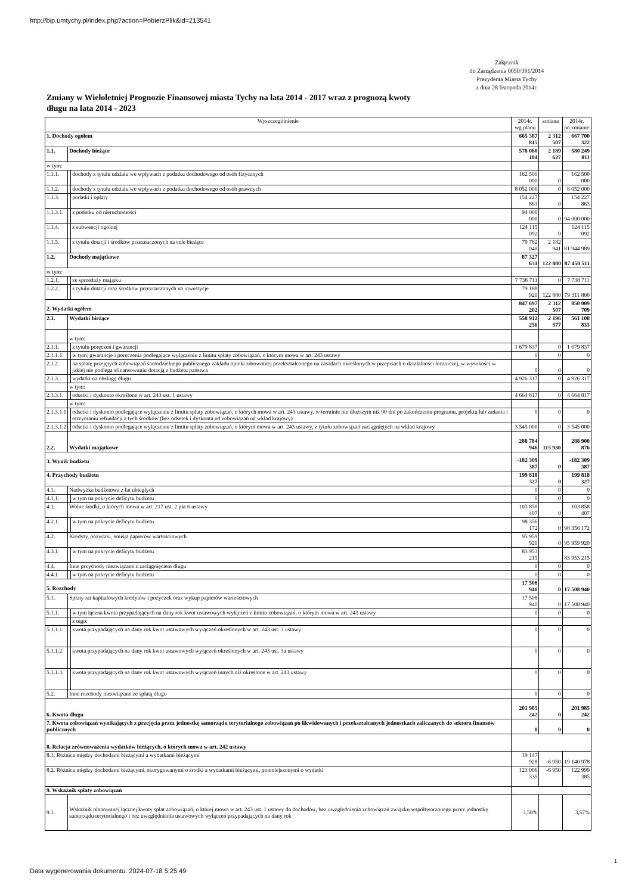http://bip.umtychy.pl/index.php?action=PobierzPlik&id=213541
Załącznik
do Zarządzenia 0050/391/2014
Prezydenta Miasta Tychy
z dnia 28 listopada 2014r.
Zmiany w Wieloletniej Prognozie Finansowej miasta Tychy na lata 2014 - 2017 wraz z prognozą kwoty długu na lata 2014 - 2023
| Wyszczególnienie | | | | 2014r. wg planu | zmiana | 2014r. po zmianie |
| --- | --- | --- | --- | --- | --- | --- |
| 1. Dochody ogółem | | | | 665 387 815 | 2 312 507 | 667 700 322 |
| 1.1. | Dochody bieżące | | | 578 060 184 | 2 189 627 | 580 249 811 |
| w tym: | | | | | | |
| 1.1.1. | | dochody z tytułu udziału we wpływach z podatku dochodowego od osób fizycznych | | 162 500 000 | 0 | 162 500 000 |
| 1.1.2. | | dochody z tytułu udziału we wpływach z podatku dochodowego od osób prawnych | | 8 052 000 | 0 | 8 052 000 |
| 1.1.3. | | podatki i opłaty | | 154 227 863 | 0 | 154 227 863 |
| 1.1.3.1. | | | z podatku od nieruchomości | 94 000 000 | 0 | 94 000 000 |
| 1.1.4. | | z subwencji ogólnej | | 124 115 092 | 0 | 124 115 092 |
| 1.1.5. | | z tytułu dotacji i środków przeznaczonych na cele bieżące | | 79 762 048 | 2 182 941 | 81 944 989 |
| 1.2. | Dochody majątkowe | | | 87 327 631 | 122 880 | 87 450 511 |
| w tym: | | | | | | |
| 1.2.1. | | ze sprzedaży majątku | | 7 738 711 | 0 | 7 738 711 |
| 1.2.2. | | z tytułu dotacji oraz środków przeznaczonych na inwestycje | | 79 188 920 | 122 880 | 79 311 800 |
| 2. Wydatki ogółem | | | | 847 697 202 | 2 312 507 | 850 009 709 |
| 2.1. | Wydatki bieżące | | | 558 912 256 | 2 196 577 | 561 108 833 |
| | w tym: | | | | | |
| 2.1.1. | | z tytułu poręczeń i gwarancji | | 1 679 837 | 0 | 1 679 837 |
| 2.1.1.1. | | | w tym: gwarancje i poręczenia podlegające wyłączeniu z limitu spłaty zobowiązań, o którym mowa w art. 243 ustawy | 0 | 0 | 0 |
| 2.1.2. | | na spłatę przejętych zobowiązań samodzielnego publicznego zakładu opieki zdrowotnej przekształconego na zasadach określonych w przepisach o działalności leczniczej, w wysokości w jakiej nie podlega sfinansowaniu dotacją z budżetu państwa | | 0 | 0 | 0 |
| 2.1.3. | | wydatki na obsługę długu | | 4 926 317 | 0 | 4 926 317 |
| | w tym: | | | | | |
| 2.1.3.1. | | | odsetki i dyskonto określone w art. 243 ust. 1 ustawy | 4 664 817 | 0 | 4 664 817 |
| | w tym: | | | | | |
| 2.1.3.1.1 | | | odsetki i dyskonto podlegające wyłączeniu z limitu spłaty zobowiązań, o których mowa w art. 243 ustawy, w terminie nie dłuższym niż 90 dni po zakończeniu programu, projektu lub zadania i otrzymaniu refundacji z tych środków (bez odsetek i dyskonta od zobowiązań na wkład krajowy) | 0 | 0 | 0 |
| 2.1.3.1.2 | | | odsetki i dyskonto podlegające wyłączeniu z limitu spłaty zobowiązań, o którym mowa w art. 243 ustawy, z tytułu zobowiązań zaciągniętych na wkład krajowy | 3 545 000 | 0 | 3 545 000 |
| 2.2. | Wydatki majątkowe | | | 288 784 946 | 115 930 | 288 900 876 |
| 3. Wynik budżetu | | | | -182 309 387 | 0 | -182 309 387 |
| 4. Przychody budżetu | | | | 199 818 327 | 0 | 199 818 327 |
| 4.1. | Nadwyżka budżetowa z lat ubiegłych | | | 0 | 0 | 0 |
| 4.1.1. | | w tym na pokrycie deficytu budżetu | | 0 | 0 | 0 |
| 4.1. | Wolne środki, o których mowa w art. 217 ust. 2 pkt 6 ustawy | | | 103 858 407 | 0 | 103 858 407 |
| 4.2.1. | | w tym na pokrycie deficytu budżetu | | 98 356 172 | 0 | 98 356 172 |
| 4.2. | Kredyty, pożyczki, emisja papierów wartościowych | | | 95 959 920 | 0 | 95 959 920 |
| 4.3.1. | | w tym na pokrycie deficytu budżetu | | 83 953 215 | | 83 953 215 |
| 4.4. | Inne przychody niezwiązane z zaciągnięciem długu | | | 0 | 0 | 0 |
| 4.4.1 | | w tym na pokrycie deficytu budżetu | | 0 | 0 | 0 |
| 5. Rozchody | | | | 17 508 940 | 0 | 17 508 940 |
| 5.1. | Spłaty rat kapitałowych kredytów i pożyczek oraz wykup papierów wartościowych | | | 17 508 940 | 0 | 17 508 940 |
| 5.1.1. | | w tym łączna kwota przypadających na dany rok kwot ustawowych wyłączeń z limitu zobowiązań, o którym mowa w art. 243 ustawy | | 0 | 0 | 0 |
| | | z tego: | | | | |
| 5.1.1.1. | | | kwota przypadających na dany rok kwot ustawowych wyłączeń określonych w art. 243 ust. 3 ustawy | 0 | 0 | 0 |
| 5.1.1.2. | | | kwota przypadających na dany rok kwot ustawowych wyłączeń określonych w art. 243 ust. 3a ustawy | 0 | 0 | 0 |
| 5.1.1.3. | | | kwota przypadających na dany rok kwot ustawowych wyłączeń innych niż określone w art. 243 ustawy | 0 | 0 | 0 |
| 5.2. | Inne rozchody niezwiązane ze spłatą długu | | | 0 | 0 | 0 |
| 6. Kwota długu | | | | 201 985 242 | 0 | 201 985 242 |
| 7. Kwota zobowiązań wynikających z przejęcia przez jednostkę samorządu terytorialnego zobowiązań po likwidowanych i przekształcanych jednostkach zaliczanych do sektora finansów publicznych | | | | 0 | 0 | 0 |
| 8. Relacja zrównoważenia wydatków bieżących, o których mowa w art. 242 ustawy | | | | | | |
| 8.1. Różnica między dochodami bieżącymi a wydatkami bieżącymi | | | | 19 147 928 | -6 950 | 19 140 978 |
| 8.2. Różnica między dochodami bieżącymi, skorygowanymi o środki a wydatkami bieżącymi, pomniejszonymi o wydatki | | | | 123 006 335 | -6 950 | 122 999 385 |
| 9. Wskaźnik spłaty zobowiązań | | | | | | |
| 9.1. | Wskaźnik planowanej łącznej kwoty spłat zobowiązań, o której mowa w art. 243 ust. 1 ustawy do dochodów, bez uwzględnienia zobowiązań związku współtworzonego przez jednostkę samorządu terytorialnego i bez uwzględnienia ustawowych wyłączeń przypadających na dany rok | | | 3,58% | | 3,57% |
1
Data wygenerowania dokumentu: 2024-07-18 5:25:49